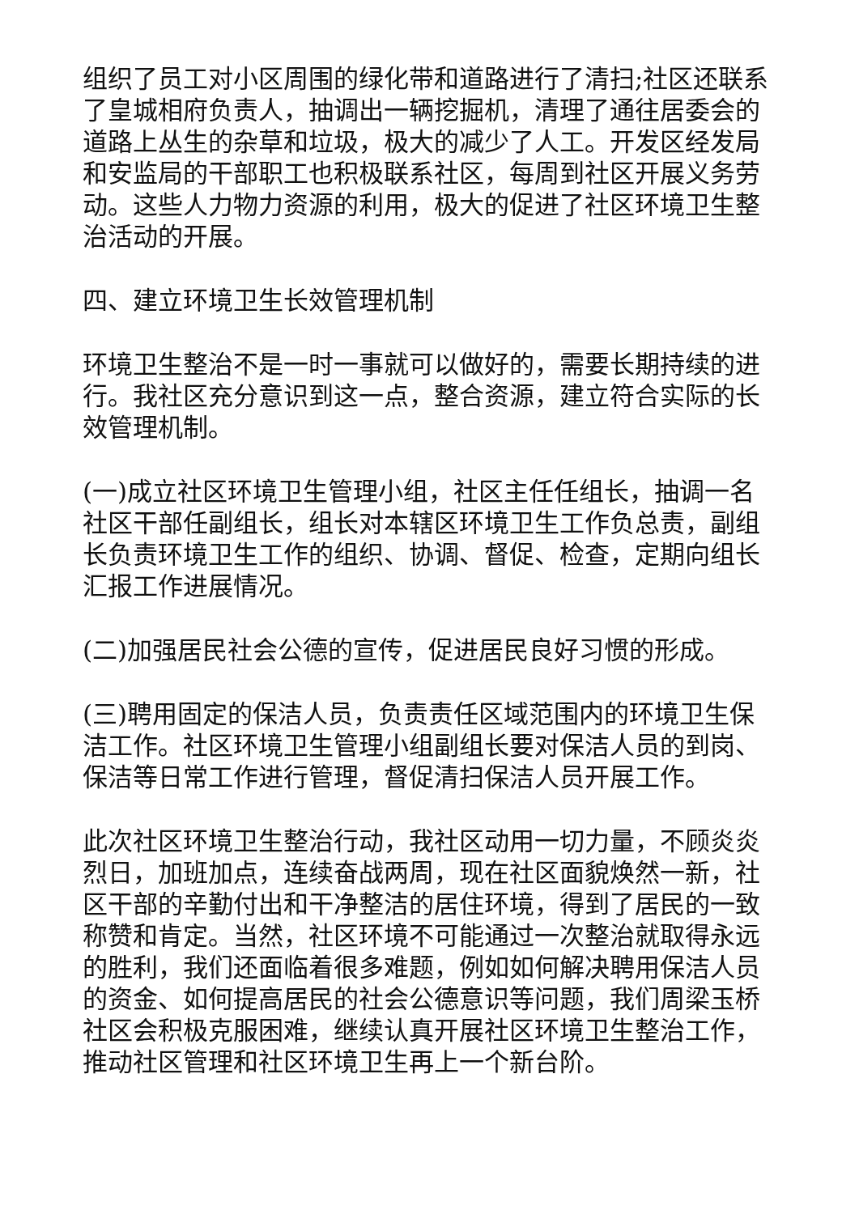组织了员工对小区周围的绿化带和道路进行了清扫;社区还联系了皇城相府负责人，抽调出一辆挖掘机，清理了通往居委会的道路上丛生的杂草和垃圾，极大的减少了人工。开发区经发局和安监局的干部职工也积极联系社区，每周到社区开展义务劳动。这些人力物力资源的利用，极大的促进了社区环境卫生整治活动的开展。
四、建立环境卫生长效管理机制
环境卫生整治不是一时一事就可以做好的，需要长期持续的进行。我社区充分意识到这一点，整合资源，建立符合实际的长效管理机制。
(一)成立社区环境卫生管理小组，社区主任任组长，抽调一名社区干部任副组长，组长对本辖区环境卫生工作负总责，副组长负责环境卫生工作的组织、协调、督促、检查，定期向组长汇报工作进展情况。
(二)加强居民社会公德的宣传，促进居民良好习惯的形成。
(三)聘用固定的保洁人员，负责责任区域范围内的环境卫生保洁工作。社区环境卫生管理小组副组长要对保洁人员的到岗、保洁等日常工作进行管理，督促清扫保洁人员开展工作。
此次社区环境卫生整治行动，我社区动用一切力量，不顾炎炎烈日，加班加点，连续奋战两周，现在社区面貌焕然一新，社区干部的辛勤付出和干净整洁的居住环境，得到了居民的一致称赞和肯定。当然，社区环境不可能通过一次整治就取得永远的胜利，我们还面临着很多难题，例如如何解决聘用保洁人员的资金、如何提高居民的社会公德意识等问题，我们周梁玉桥社区会积极克服困难，继续认真开展社区环境卫生整治工作，推动社区管理和社区环境卫生再上一个新台阶。